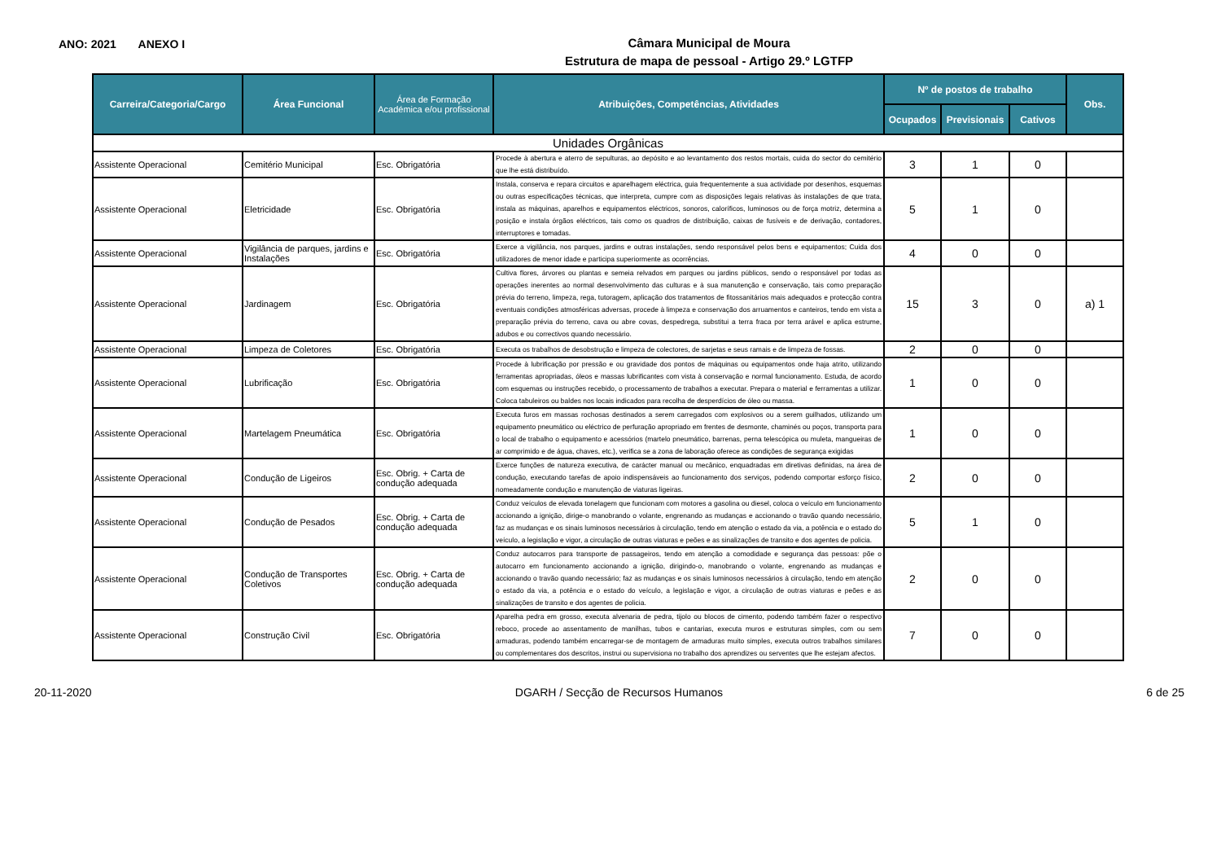ANO: 2021 ANEXO I
Câmara Municipal de Moura
Estrutura de mapa de pessoal - Artigo 29.º LGTFP
| Carreira/Categoria/Cargo | Área Funcional | Área de Formação Académica e/ou profissional | Atribuições, Competências, Atividades | Nº de postos de trabalho | | | Obs. |
| --- | --- | --- | --- | --- | --- | --- | --- |
| | | | | Ocupados | Previsionais | Cativos | |
| Unidades Orgânicas | | | | | | | |
| Assistente Operacional | Cemitério Municipal | Esc. Obrigatória | Procede à abertura e aterro de sepulturas, ao depósito e ao levantamento dos restos mortais, cuida do sector do cemitério que lhe está distribuído. | 3 | 1 | 0 | |
| Assistente Operacional | Eletricidade | Esc. Obrigatória | Instala, conserva e repara circuitos e aparelhagem eléctrica, guia frequentemente a sua actividade por desenhos, esquemas ou outras especificações técnicas, que interpreta, cumpre com as disposições legais relativas às instalações de que trata, instala as máquinas, aparelhos e equipamentos eléctricos, sonoros, caloríficos, luminosos ou de força motriz, determina a posição e instala órgãos eléctricos, tais como os quadros de distribuição, caixas de fusíveis e de derivação, contadores, interruptores e tomadas. | 5 | 1 | 0 | |
| Assistente Operacional | Vigilância de parques, jardins e Instalações | Esc. Obrigatória | Exerce a vigilância, nos parques, jardins e outras instalações, sendo responsável pelos bens e equipamentos; Cuida dos utilizadores de menor idade e participa superiormente as ocorrências. | 4 | 0 | 0 | |
| Assistente Operacional | Jardinagem | Esc. Obrigatória | Cultiva flores, árvores ou plantas e semeia relvados em parques ou jardins públicos, sendo o responsável por todas as operações inerentes ao normal desenvolvimento das culturas e à sua manutenção e conservação, tais como preparação prévia do terreno, limpeza, rega, tutoragem, aplicação dos tratamentos de fitossanitários mais adequados e protecção contra eventuais condições atmosféricas adversas, procede à limpeza e conservação dos arruamentos e canteiros, tendo em vista a preparação prévia do terreno, cava ou abre covas, despedrega, substitui a terra fraca por terra arável e aplica estrume, adubos e ou correctivos quando necessário. | 15 | 3 | 0 | a) 1 |
| Assistente Operacional | Limpeza de Coletores | Esc. Obrigatória | Executa os trabalhos de desobstrução e limpeza de colectores, de sarjetas e seus ramais e de limpeza de fossas. | 2 | 0 | 0 | |
| Assistente Operacional | Lubrificação | Esc. Obrigatória | Procede à lubrificação por pressão e ou gravidade dos pontos de máquinas ou equipamentos onde haja atrito, utilizando ferramentas apropriadas, óleos e massas lubrificantes com vista à conservação e normal funcionamento. Estuda, de acordo com esquemas ou instruções recebido, o processamento de trabalhos a executar. Prepara o material e ferramentas a utilizar. Coloca tabuleiros ou baldes nos locais indicados para recolha de desperdícios de óleo ou massa. | 1 | 0 | 0 | |
| Assistente Operacional | Martelagem Pneumática | Esc. Obrigatória | Executa furos em massas rochosas destinados a serem carregados com explosivos ou a serem guilhados, utilizando um equipamento pneumático ou eléctrico de perfuração apropriado em frentes de desmonte, chaminés ou poços, transporta para o local de trabalho o equipamento e acessórios (martelo pneumático, barrenas, perna telescópica ou muleta, mangueiras de ar comprimido e de água, chaves, etc.), verifica se a zona de laboração oferece as condições de segurança exigidas | 1 | 0 | 0 | |
| Assistente Operacional | Condução de Ligeiros | Esc. Obrig. + Carta de condução adequada | Exerce funções de natureza executiva, de carácter manual ou mecânico, enquadradas em diretivas definidas, na área de condução, executando tarefas de apoio indispensáveis ao funcionamento dos serviços, podendo comportar esforço físico, nomeadamente condução e manutenção de viaturas ligeiras. | 2 | 0 | 0 | |
| Assistente Operacional | Condução de Pesados | Esc. Obrig. + Carta de condução adequada | Conduz veículos de elevada tonelagem que funcionam com motores a gasolina ou diesel, coloca o veículo em funcionamento accionando a ignição, dirige-o manobrando o volante, engrenando as mudanças e accionando o travão quando necessário, faz as mudanças e os sinais luminosos necessários à circulação, tendo em atenção o estado da via, a potência e o estado do veículo, a legislação e vigor, a circulação de outras viaturas e peões e as sinalizações de transito e dos agentes de policia. | 5 | 1 | 0 | |
| Assistente Operacional | Condução de Transportes Coletivos | Esc. Obrig. + Carta de condução adequada | Conduz autocarros para transporte de passageiros, tendo em atenção a comodidade e segurança das pessoas: põe o autocarro em funcionamento accionando a ignição, dirigindo-o, manobrando o volante, engrenando as mudanças e accionando o travão quando necessário; faz as mudanças e os sinais luminosos necessários à circulação, tendo em atenção o estado da via, a potência e o estado do veículo, a legislação e vigor, a circulação de outras viaturas e peões e as sinalizações de transito e dos agentes de policia. | 2 | 0 | 0 | |
| Assistente Operacional | Construção Civil | Esc. Obrigatória | Aparelha pedra em grosso, executa alvenaria de pedra, tijolo ou blocos de cimento, podendo também fazer o respectivo reboco, procede ao assentamento de manilhas, tubos e cantarias, executa muros e estruturas simples, com ou sem armaduras, podendo também encarregar-se de montagem de armaduras muito simples, executa outros trabalhos similares ou complementares dos descritos, instrui ou supervisiona no trabalho dos aprendizes ou serventes que lhe estejam afectos. | 7 | 0 | 0 | |
20-11-2020 DGARH / Secção de Recursos Humanos 6 de 25